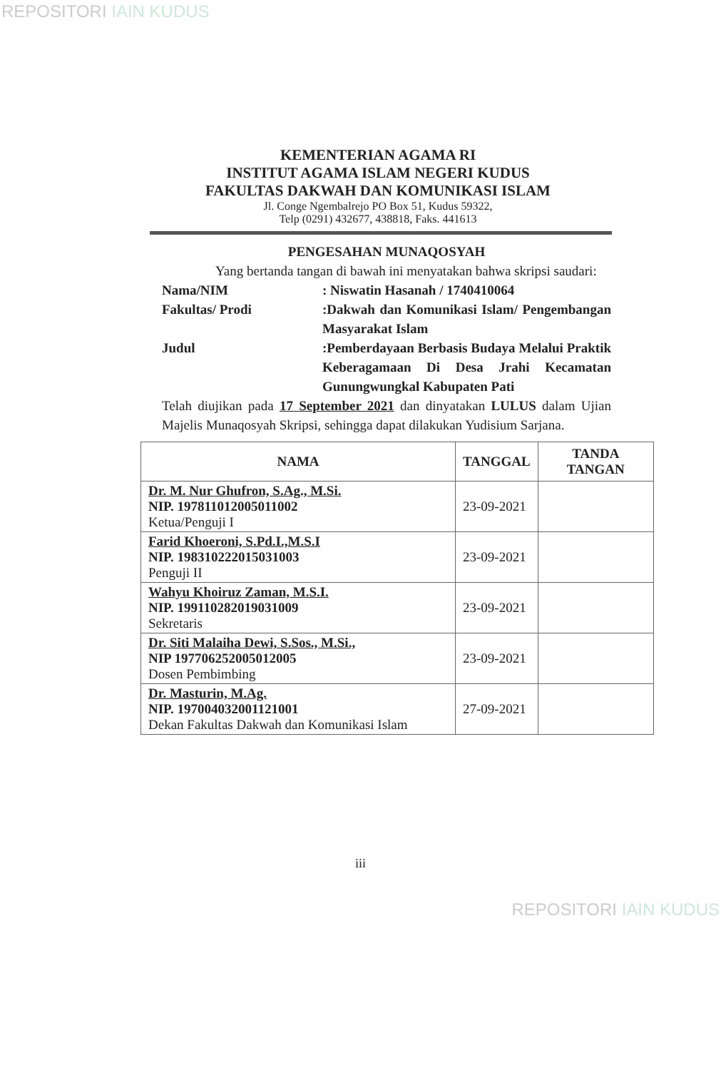REPOSITORI IAIN KUDUS
KEMENTERIAN AGAMA RI
INSTITUT AGAMA ISLAM NEGERI KUDUS
FAKULTAS DAKWAH DAN KOMUNIKASI ISLAM
Jl. Conge Ngembalrejo PO Box 51, Kudus 59322,
Telp (0291) 432677, 438818, Faks. 441613
PENGESAHAN MUNAQOSYAH
Yang bertanda tangan di bawah ini menyatakan bahwa skripsi saudari:
Nama/NIM : Niswatin Hasanah / 1740410064
Fakultas/ Prodi :Dakwah dan Komunikasi Islam/ Pengembangan Masyarakat Islam
Judul :Pemberdayaan Berbasis Budaya Melalui Praktik Keberagamaan Di Desa Jrahi Kecamatan Gunungwungkal Kabupaten Pati
Telah diujikan pada 17 September 2021 dan dinyatakan LULUS dalam Ujian Majelis Munaqosyah Skripsi, sehingga dapat dilakukan Yudisium Sarjana.
| NAMA | TANGGAL | TANDA TANGAN |
| --- | --- | --- |
| Dr. M. Nur Ghufron, S.Ag., M.Si. NIP. 197811012005011002 Ketua/Penguji I | 23-09-2021 | |
| Farid Khoeroni, S.Pd.I.,M.S.I NIP. 198310222015031003 Penguji II | 23-09-2021 | |
| Wahyu Khoiruz Zaman, M.S.I. NIP. 199110282019031009 Sekretaris | 23-09-2021 | |
| Dr. Siti Malaiha Dewi, S.Sos., M.Si., NIP 197706252005012005 Dosen Pembimbing | 23-09-2021 | |
| Dr. Masturin, M.Ag. NIP. 197004032001121001 Dekan Fakultas Dakwah dan Komunikasi Islam | 27-09-2021 | |
iii
REPOSITORI IAIN KUDUS